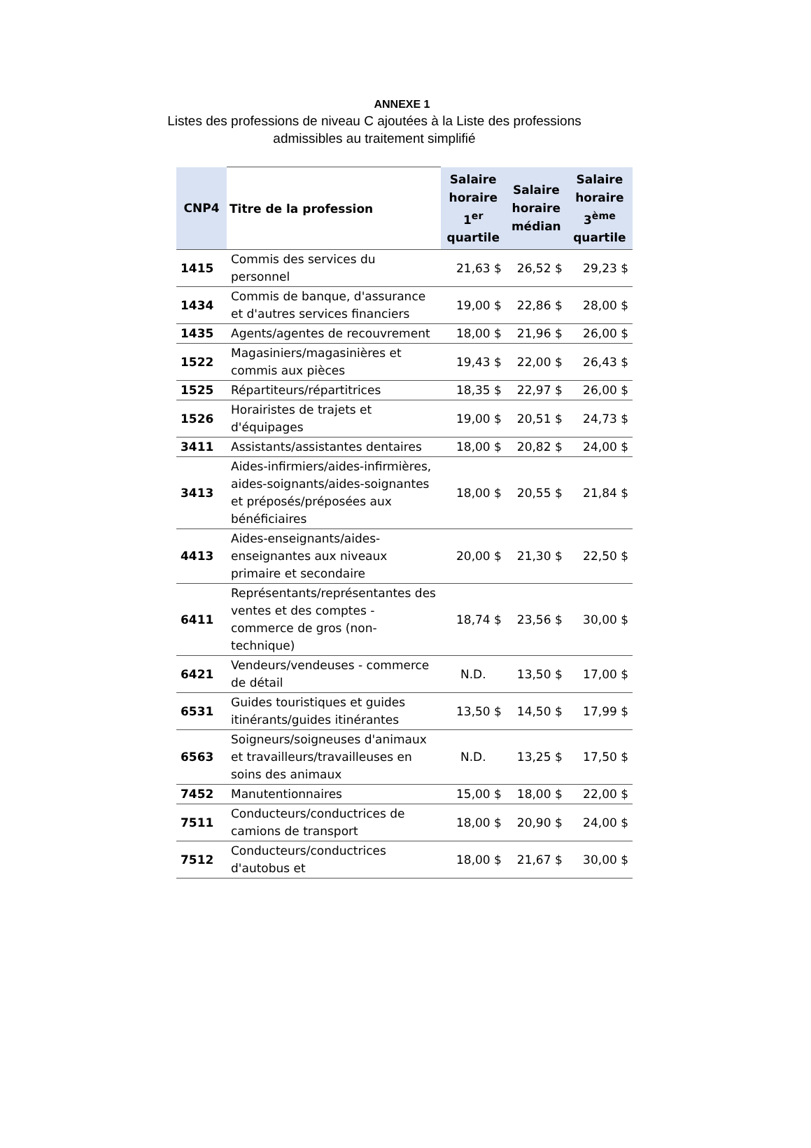ANNEXE 1
Listes des professions de niveau C ajoutées à la Liste des professions admissibles au traitement simplifié
| CNP4 | Titre de la profession | Salaire horaire 1<sup>er</sup> quartile | Salaire horaire médian | Salaire horaire 3<sup>ème</sup> quartile |
| --- | --- | --- | --- | --- |
| 1415 | Commis des services du personnel | 21,63 $ | 26,52 $ | 29,23 $ |
| 1434 | Commis de banque, d'assurance et d'autres services financiers | 19,00 $ | 22,86 $ | 28,00 $ |
| 1435 | Agents/agentes de recouvrement | 18,00 $ | 21,96 $ | 26,00 $ |
| 1522 | Magasiniers/magasinières et commis aux pièces | 19,43 $ | 22,00 $ | 26,43 $ |
| 1525 | Répartiteurs/répartitrices | 18,35 $ | 22,97 $ | 26,00 $ |
| 1526 | Horairistes de trajets et d'équipages | 19,00 $ | 20,51 $ | 24,73 $ |
| 3411 | Assistants/assistantes dentaires | 18,00 $ | 20,82 $ | 24,00 $ |
| 3413 | Aides-infirmiers/aides-infirmières, aides-soignants/aides-soignantes et préposés/préposées aux bénéficiaires | 18,00 $ | 20,55 $ | 21,84 $ |
| 4413 | Aides-enseignants/aides-enseignantes aux niveaux primaire et secondaire | 20,00 $ | 21,30 $ | 22,50 $ |
| 6411 | Représentants/représentantes des ventes et des comptes - commerce de gros (non-technique) | 18,74 $ | 23,56 $ | 30,00 $ |
| 6421 | Vendeurs/vendeuses - commerce de détail | N.D. | 13,50 $ | 17,00 $ |
| 6531 | Guides touristiques et guides itinérants/guides itinérantes | 13,50 $ | 14,50 $ | 17,99 $ |
| 6563 | Soigneurs/soigneuses d'animaux et travailleurs/travailleuses en soins des animaux | N.D. | 13,25 $ | 17,50 $ |
| 7452 | Manutentionnaires | 15,00 $ | 18,00 $ | 22,00 $ |
| 7511 | Conducteurs/conductrices de camions de transport | 18,00 $ | 20,90 $ | 24,00 $ |
| 7512 | Conducteurs/conductrices d'autobus et | 18,00 $ | 21,67 $ | 30,00 $ |